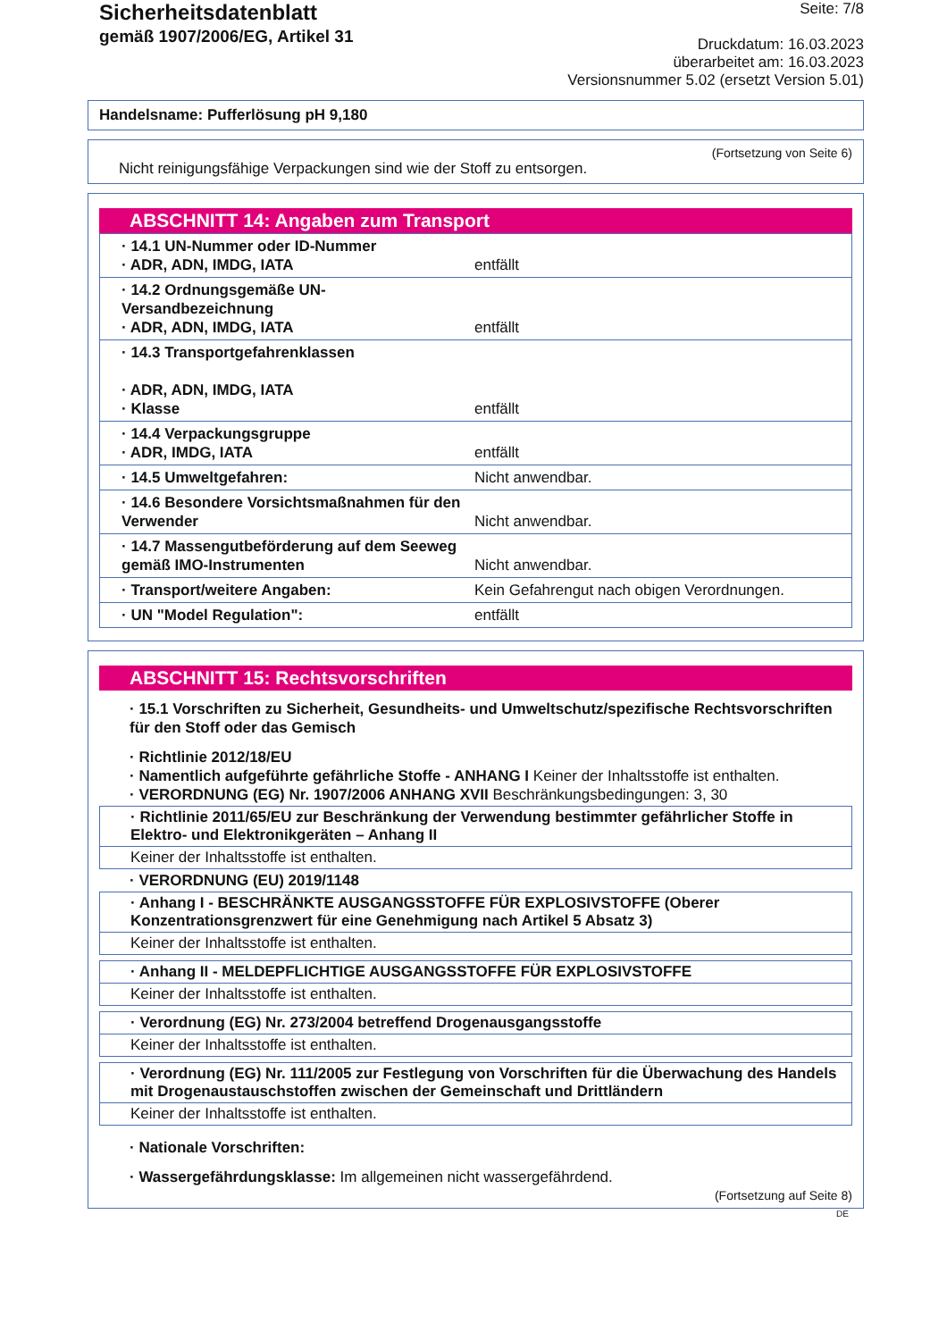Sicherheitsdatenblatt
gemäß 1907/2006/EG, Artikel 31
Seite: 7/8
Druckdatum: 16.03.2023
überarbeitet am: 16.03.2023
Versionsnummer 5.02 (ersetzt Version 5.01)
Handelsname: Pufferlösung pH 9,180
(Fortsetzung von Seite 6)
Nicht reinigungsfähige Verpackungen sind wie der Stoff zu entsorgen.
ABSCHNITT 14: Angaben zum Transport
| · 14.1 UN-Nummer oder ID-Nummer · ADR, ADN, IMDG, IATA | entfällt |
| · 14.2 Ordnungsgemäße UN-Versandbezeichnung · ADR, ADN, IMDG, IATA | entfällt |
| · 14.3 Transportgefahrenklassen · ADR, ADN, IMDG, IATA · Klasse | entfällt |
| · 14.4 Verpackungsgruppe · ADR, IMDG, IATA | entfällt |
| · 14.5 Umweltgefahren: | Nicht anwendbar. |
| · 14.6 Besondere Vorsichtsmaßnahmen für den Verwender | Nicht anwendbar. |
| · 14.7 Massengutbeförderung auf dem Seeweg gemäß IMO-Instrumenten | Nicht anwendbar. |
| · Transport/weitere Angaben: | Kein Gefahrengut nach obigen Verordnungen. |
| · UN "Model Regulation": | entfällt |
ABSCHNITT 15: Rechtsvorschriften
· 15.1 Vorschriften zu Sicherheit, Gesundheits- und Umweltschutz/spezifische Rechtsvorschriften für den Stoff oder das Gemisch
· Richtlinie 2012/18/EU
· Namentlich aufgeführte gefährliche Stoffe - ANHANG I Keiner der Inhaltsstoffe ist enthalten.
· VERORDNUNG (EG) Nr. 1907/2006 ANHANG XVII Beschränkungsbedingungen: 3, 30
· Richtlinie 2011/65/EU zur Beschränkung der Verwendung bestimmter gefährlicher Stoffe in Elektro- und Elektronikgeräten – Anhang II
Keiner der Inhaltsstoffe ist enthalten.
· VERORDNUNG (EU) 2019/1148
· Anhang I - BESCHRÄNKTE AUSGANGSSTOFFE FÜR EXPLOSIVSTOFFE (Oberer Konzentrationsgrenzwert für eine Genehmigung nach Artikel 5 Absatz 3)
Keiner der Inhaltsstoffe ist enthalten.
· Anhang II - MELDEPFLICHTIGE AUSGANGSSTOFFE FÜR EXPLOSIVSTOFFE
Keiner der Inhaltsstoffe ist enthalten.
· Verordnung (EG) Nr. 273/2004 betreffend Drogenausgangsstoffe
Keiner der Inhaltsstoffe ist enthalten.
· Verordnung (EG) Nr. 111/2005 zur Festlegung von Vorschriften für die Überwachung des Handels mit Drogenaustauschstoffen zwischen der Gemeinschaft und Drittländern
Keiner der Inhaltsstoffe ist enthalten.
· Nationale Vorschriften:
· Wassergefährdungsklasse: Im allgemeinen nicht wassergefährdend.
(Fortsetzung auf Seite 8)
DE